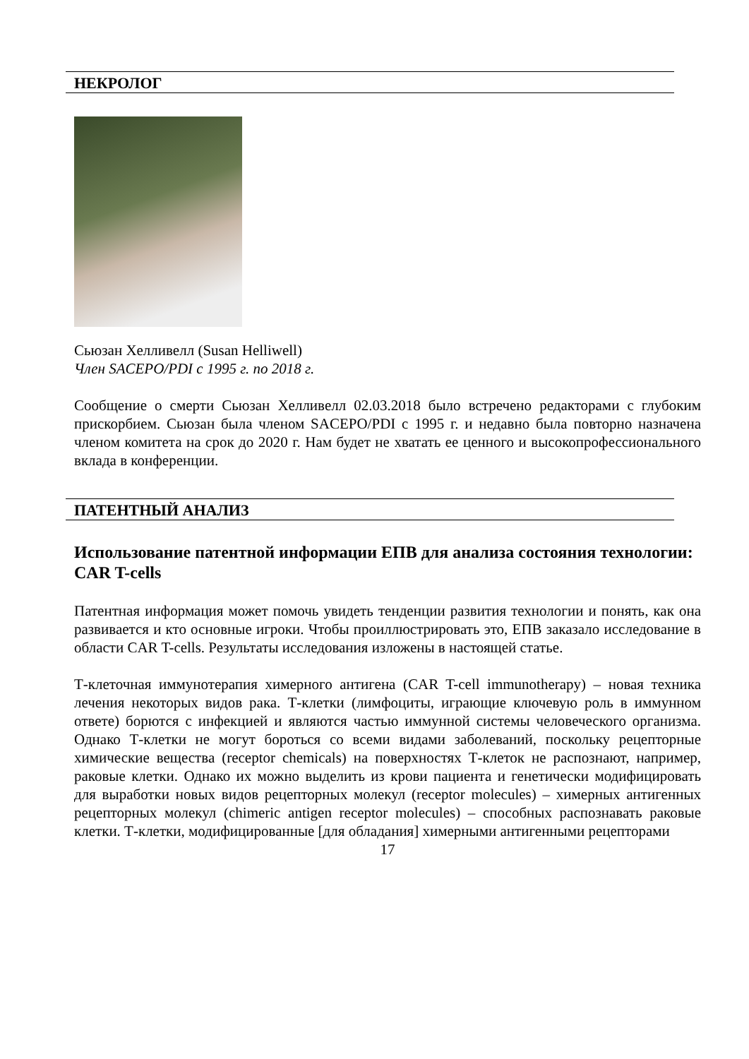НЕКРОЛОГ
Сьюзан Хелливелл (Susan Helliwell)
Член SACEPO/PDI с 1995 г. по 2018 г.
Сообщение о смерти Сьюзан Хелливелл 02.03.2018 было встречено редакторами с глубоким прискорбием. Сьюзан была членом SACEPO/PDI с 1995 г. и недавно была повторно назначена членом комитета на срок до 2020 г. Нам будет не хватать ее ценного и высокопрофессионального вклада в конференции.
ПАТЕНТНЫЙ АНАЛИЗ
Использование патентной информации ЕПВ для анализа состояния технологии: CAR T-cells
Патентная информация может помочь увидеть тенденции развития технологии и понять, как она развивается и кто основные игроки. Чтобы проиллюстрировать это, ЕПВ заказало исследование в области CAR T-cells. Результаты исследования изложены в настоящей статье.
Т-клеточная иммунотерапия химерного антигена (CAR T-cell immunotherapy) – новая техника лечения некоторых видов рака. Т-клетки (лимфоциты, играющие ключевую роль в иммунном ответе) борются с инфекцией и являются частью иммунной системы человеческого организма. Однако Т-клетки не могут бороться со всеми видами заболеваний, поскольку рецепторные химические вещества (receptor chemicals) на поверхностях Т-клеток не распознают, например, раковые клетки. Однако их можно выделить из крови пациента и генетически модифицировать для выработки новых видов рецепторных молекул (receptor molecules) – химерных антигенных рецепторных молекул (chimeric antigen receptor molecules) – способных распознавать раковые клетки. Т-клетки, модифицированные [для обладания] химерными антигенными рецепторами
17